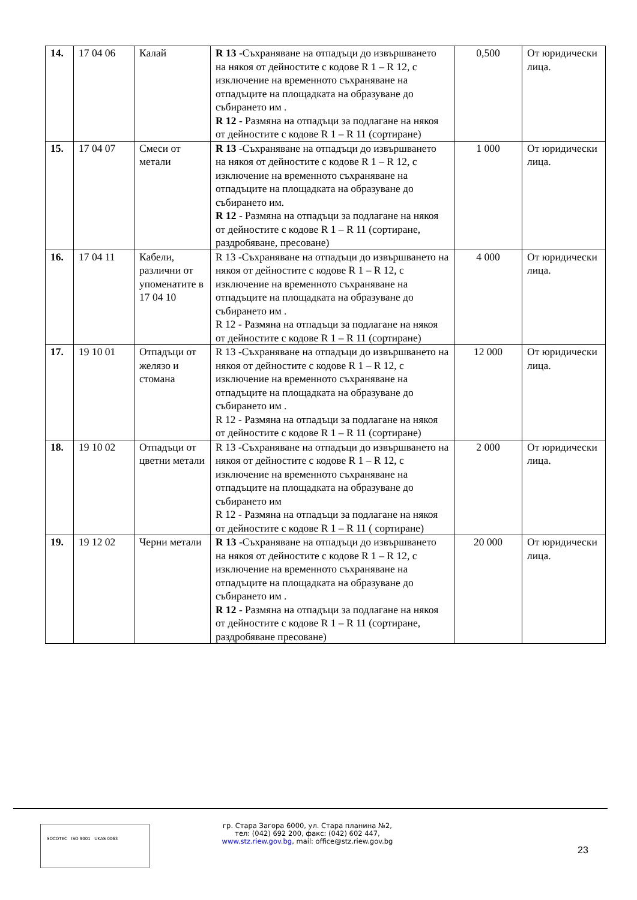| 14. | 17 04 06 | Калай | R 13 -Съхраняване на отпадъци до извършването на някоя от дейностите с кодове R 1 – R 12, с изключение на временното съхраняване на отпадъците на площадката на образуване до събирането им . R 12 - Размяна на отпадъци за подлагане на някоя от дейностите с кодове R 1 – R 11 (сортиране) | 0,500 | От юридически лица. |
| 15. | 17 04 07 | Смеси от метали | R 13 -Съхраняване на отпадъци до извършването на някоя от дейностите с кодове R 1 – R 12, с изключение на временното съхраняване на отпадъците на площадката на образуване до събирането им. R 12 - Размяна на отпадъци за подлагане на някоя от дейностите с кодове R 1 – R 11 (сортиране, раздробяване, пресоване) | 1 000 | От юридически лица. |
| 16. | 17 04 11 | Кабели, различни от упоменатите в 17 04 10 | R 13 -Съхраняване на отпадъци до извършването на някоя от дейностите с кодове R 1 – R 12, с изключение на временното съхраняване на отпадъците на площадката на образуване до събирането им . R 12 - Размяна на отпадъци за подлагане на някоя от дейностите с кодове R 1 – R 11 (сортиране) | 4 000 | От юридически лица. |
| 17. | 19 10 01 | Отпадъци от желязо и стомана | R 13 -Съхраняване на отпадъци до извършването на някоя от дейностите с кодове R 1 – R 12, с изключение на временното съхраняване на отпадъците на площадката на образуване до събирането им . R 12 - Размяна на отпадъци за подлагане на някоя от дейностите с кодове R 1 – R 11 (сортиране) | 12 000 | От юридически лица. |
| 18. | 19 10 02 | Отпадъци от цветни метали | R 13 -Съхраняване на отпадъци до извършването на някоя от дейностите с кодове R 1 – R 12, с изключение на временното съхраняване на отпадъците на площадката на образуване до събирането им R 12 - Размяна на отпадъци за подлагане на някоя от дейностите с кодове R 1 – R 11 ( сортиране) | 2 000 | От юридически лица. |
| 19. | 19 12 02 | Черни метали | R 13 -Съхраняване на отпадъци до извършването на някоя от дейностите с кодове R 1 – R 12, с изключение на временното съхраняване на отпадъците на площадката на образуване до събирането им . R 12 - Размяна на отпадъци за подлагане на някоя от дейностите с кодове R 1 – R 11 (сортиране, раздробяване пресоване) | 20 000 | От юридически лица. |
SOCOTEC ISO 9001 UKAS 0063
гр. Стара Загора 6000, ул. Стара планина №2,
тел: (042) 692 200, факс: (042) 602 447,
www.stz.riew.gov.bg, mail: office@stz.riew.gov.bg
23